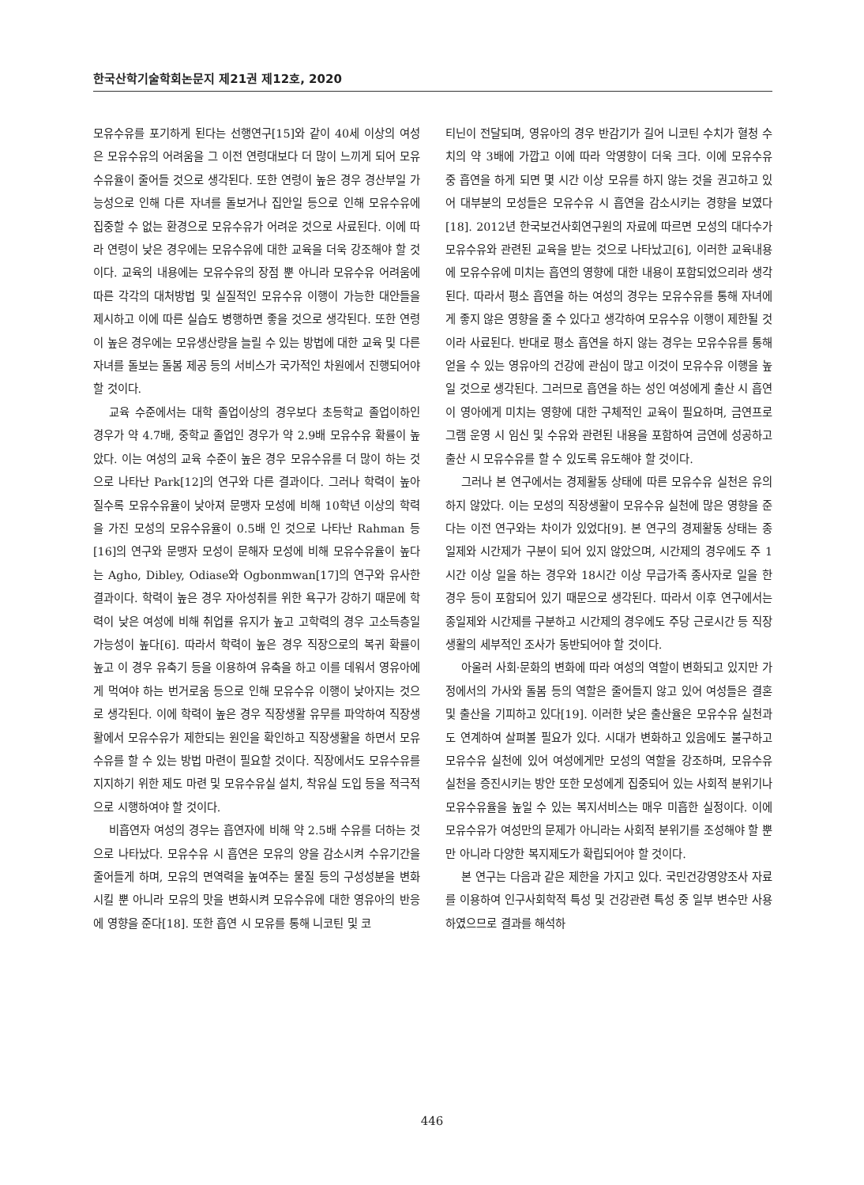한국산학기술학회논문지 제21권 제12호, 2020
모유수유를 포기하게 된다는 선행연구[15]와 같이 40세 이상의 여성은 모유수유의 어려움을 그 이전 연령대보다 더 많이 느끼게 되어 모유수유율이 줄어들 것으로 생각된다. 또한 연령이 높은 경우 경산부일 가능성으로 인해 다른 자녀를 돌보거나 집안일 등으로 인해 모유수유에 집중할 수 없는 환경으로 모유수유가 어려운 것으로 사료된다. 이에 따라 연령이 낮은 경우에는 모유수유에 대한 교육을 더욱 강조해야 할 것이다. 교육의 내용에는 모유수유의 장점 뿐 아니라 모유수유 어려움에 따른 각각의 대처방법 및 실질적인 모유수유 이행이 가능한 대안들을 제시하고 이에 따른 실습도 병행하면 좋을 것으로 생각된다. 또한 연령이 높은 경우에는 모유생산량을 늘릴 수 있는 방법에 대한 교육 및 다른 자녀를 돌보는 돌봄 제공 등의 서비스가 국가적인 차원에서 진행되어야 할 것이다.
교육 수준에서는 대학 졸업이상의 경우보다 초등학교 졸업이하인 경우가 약 4.7배, 중학교 졸업인 경우가 약 2.9배 모유수유 확률이 높았다. 이는 여성의 교육 수준이 높은 경우 모유수유를 더 많이 하는 것으로 나타난 Park[12]의 연구와 다른 결과이다. 그러나 학력이 높아질수록 모유수유율이 낮아져 문맹자 모성에 비해 10학년 이상의 학력을 가진 모성의 모유수유율이 0.5배 인 것으로 나타난 Rahman 등[16]의 연구와 문맹자 모성이 문해자 모성에 비해 모유수유율이 높다는 Agho, Dibley, Odiase와 Ogbonmwan[17]의 연구와 유사한 결과이다. 학력이 높은 경우 자아성취를 위한 욕구가 강하기 때문에 학력이 낮은 여성에 비해 취업률 유지가 높고 고학력의 경우 고소득층일 가능성이 높다[6]. 따라서 학력이 높은 경우 직장으로의 복귀 확률이 높고 이 경우 유축기 등을 이용하여 유축을 하고 이를 데워서 영유아에게 먹여야 하는 번거로움 등으로 인해 모유수유 이행이 낮아지는 것으로 생각된다. 이에 학력이 높은 경우 직장생활 유무를 파악하여 직장생활에서 모유수유가 제한되는 원인을 확인하고 직장생활을 하면서 모유수유를 할 수 있는 방법 마련이 필요할 것이다. 직장에서도 모유수유를 지지하기 위한 제도 마련 및 모유수유실 설치, 착유실 도입 등을 적극적으로 시행하여야 할 것이다.
비흡연자 여성의 경우는 흡연자에 비해 약 2.5배 수유를 더하는 것으로 나타났다. 모유수유 시 흡연은 모유의 양을 감소시켜 수유기간을 줄어들게 하며, 모유의 면역력을 높여주는 물질 등의 구성성분을 변화시킬 뿐 아니라 모유의 맛을 변화시켜 모유수유에 대한 영유아의 반응에 영향을 준다[18]. 또한 흡연 시 모유를 통해 니코틴 및 코
티닌이 전달되며, 영유아의 경우 반감기가 길어 니코틴 수치가 혈청 수치의 약 3배에 가깝고 이에 따라 악영향이 더욱 크다. 이에 모유수유 중 흡연을 하게 되면 몇 시간 이상 모유를 하지 않는 것을 권고하고 있어 대부분의 모성들은 모유수유 시 흡연을 감소시키는 경향을 보였다[18]. 2012년 한국보건사회연구원의 자료에 따르면 모성의 대다수가 모유수유와 관련된 교육을 받는 것으로 나타났고[6], 이러한 교육내용에 모유수유에 미치는 흡연의 영향에 대한 내용이 포함되었으리라 생각된다. 따라서 평소 흡연을 하는 여성의 경우는 모유수유를 통해 자녀에게 좋지 않은 영향을 줄 수 있다고 생각하여 모유수유 이행이 제한될 것이라 사료된다. 반대로 평소 흡연을 하지 않는 경우는 모유수유를 통해 얻을 수 있는 영유아의 건강에 관심이 많고 이것이 모유수유 이행을 높일 것으로 생각된다. 그러므로 흡연을 하는 성인 여성에게 출산 시 흡연이 영아에게 미치는 영향에 대한 구체적인 교육이 필요하며, 금연프로그램 운영 시 임신 및 수유와 관련된 내용을 포함하여 금연에 성공하고 출산 시 모유수유를 할 수 있도록 유도해야 할 것이다.
그러나 본 연구에서는 경제활동 상태에 따른 모유수유 실천은 유의하지 않았다. 이는 모성의 직장생활이 모유수유 실천에 많은 영향을 준다는 이전 연구와는 차이가 있었다[9]. 본 연구의 경제활동 상태는 종일제와 시간제가 구분이 되어 있지 않았으며, 시간제의 경우에도 주 1시간 이상 일을 하는 경우와 18시간 이상 무급가족 종사자로 일을 한 경우 등이 포함되어 있기 때문으로 생각된다. 따라서 이후 연구에서는 종일제와 시간제를 구분하고 시간제의 경우에도 주당 근로시간 등 직장생활의 세부적인 조사가 동반되어야 할 것이다.
아울러 사회·문화의 변화에 따라 여성의 역할이 변화되고 있지만 가정에서의 가사와 돌봄 등의 역할은 줄어들지 않고 있어 여성들은 결혼 및 출산을 기피하고 있다[19]. 이러한 낮은 출산율은 모유수유 실천과도 연계하여 살펴볼 필요가 있다. 시대가 변화하고 있음에도 불구하고 모유수유 실천에 있어 여성에게만 모성의 역할을 강조하며, 모유수유 실천을 증진시키는 방안 또한 모성에게 집중되어 있는 사회적 분위기나 모유수유율을 높일 수 있는 복지서비스는 매우 미흡한 실정이다. 이에 모유수유가 여성만의 문제가 아니라는 사회적 분위기를 조성해야 할 뿐만 아니라 다양한 복지제도가 확립되어야 할 것이다.
본 연구는 다음과 같은 제한을 가지고 있다. 국민건강영양조사 자료를 이용하여 인구사회학적 특성 및 건강관련 특성 중 일부 변수만 사용하였으므로 결과를 해석하
446